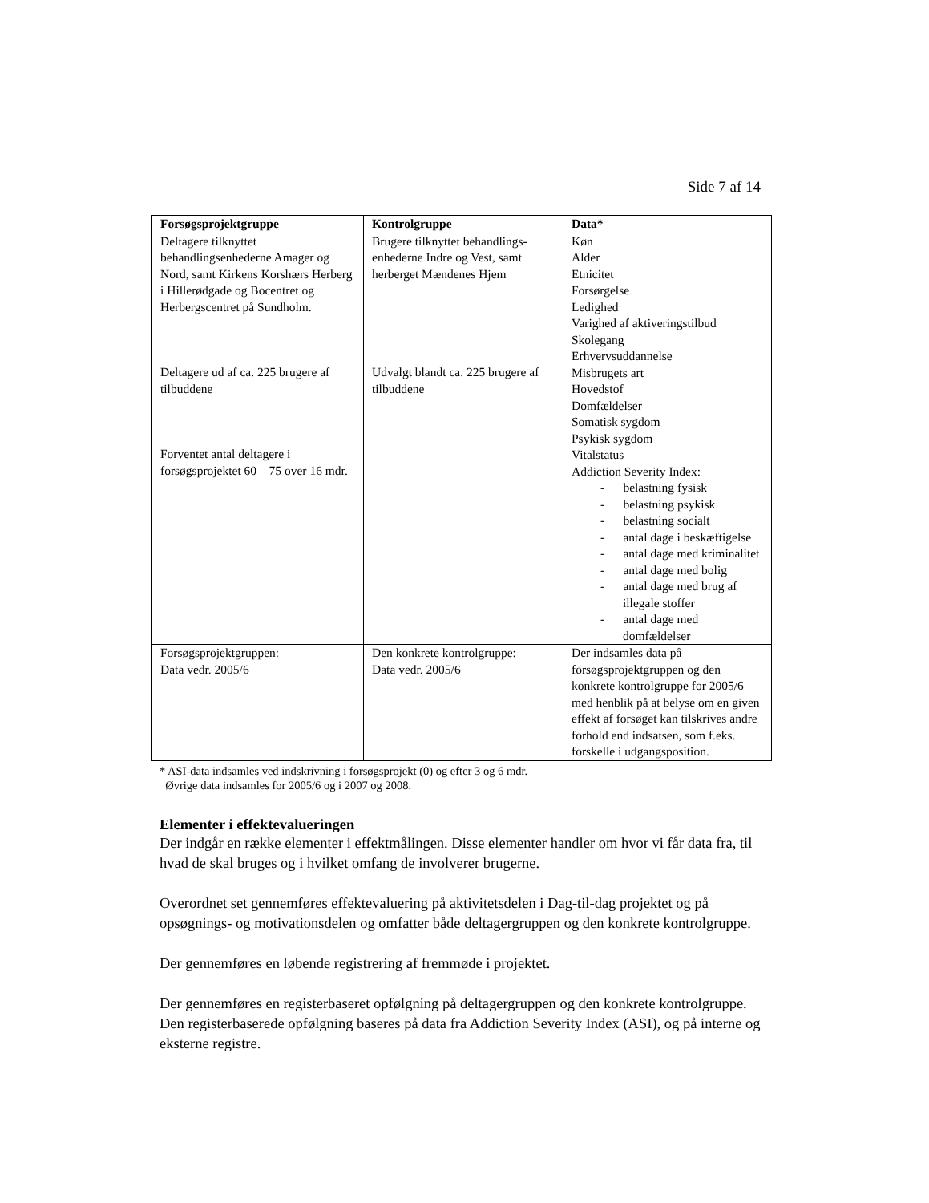Side 7 af 14
| Forsøgsprojektgruppe | Kontrolgruppe | Data* |
| --- | --- | --- |
| Deltagere tilknyttet behandlingsenhederne Amager og Nord, samt Kirkens Korshærs Herberg i Hillerødgade og Bocentret og Herbergscentret på Sundholm. Deltagere ud af ca. 225 brugere af tilbuddene Forventet antal deltagere i forsøgsprojektet 60 – 75 over 16 mdr. | Brugere tilknyttet behandlings-enhederne Indre og Vest, samt herberget Mændenes Hjem Udvalgt blandt ca. 225 brugere af tilbuddene | Køn Alder Etnicitet Forsørgelse Ledighed Varighed af aktiveringstilbud Skolegang Erhvervsuddannelse Misbrugets art Hovedstof Domfældelser Somatisk sygdom Psykisk sygdom Vitalstatus Addiction Severity Index: - belastning fysisk - belastning psykisk - belastning socialt - antal dage i beskæftigelse - antal dage med kriminalitet - antal dage med bolig - antal dage med brug af illegale stoffer - antal dage med domfældelser |
| Forsøgsprojektgruppen: Data vedr. 2005/6 | Den konkrete kontrolgruppe: Data vedr. 2005/6 | Der indsamles data på forsøgsprojektgruppen og den konkrete kontrolgruppe for 2005/6 med henblik på at belyse om en given effekt af forsøget kan tilskrives andre forhold end indsatsen, som f.eks. forskelle i udgangsposition. |
* ASI-data indsamles ved indskrivning i forsøgsprojekt (0) og efter 3 og 6 mdr.
Øvrige data indsamles for 2005/6 og i 2007 og 2008.
Elementer i effektevalueringen
Der indgår en række elementer i effektmålingen. Disse elementer handler om hvor vi får data fra, til hvad de skal bruges og i hvilket omfang de involverer brugerne.
Overordnet set gennemføres effektevaluering på aktivitetsdelen i Dag-til-dag projektet og på opsøgnings- og motivationsdelen og omfatter både deltagergruppen og den konkrete kontrolgruppe.
Der gennemføres en løbende registrering af fremmøde i projektet.
Der gennemføres en registerbaseret opfølgning på deltagergruppen og den konkrete kontrolgruppe. Den registerbaserede opfølgning baseres på data fra Addiction Severity Index (ASI), og på interne og eksterne registre.